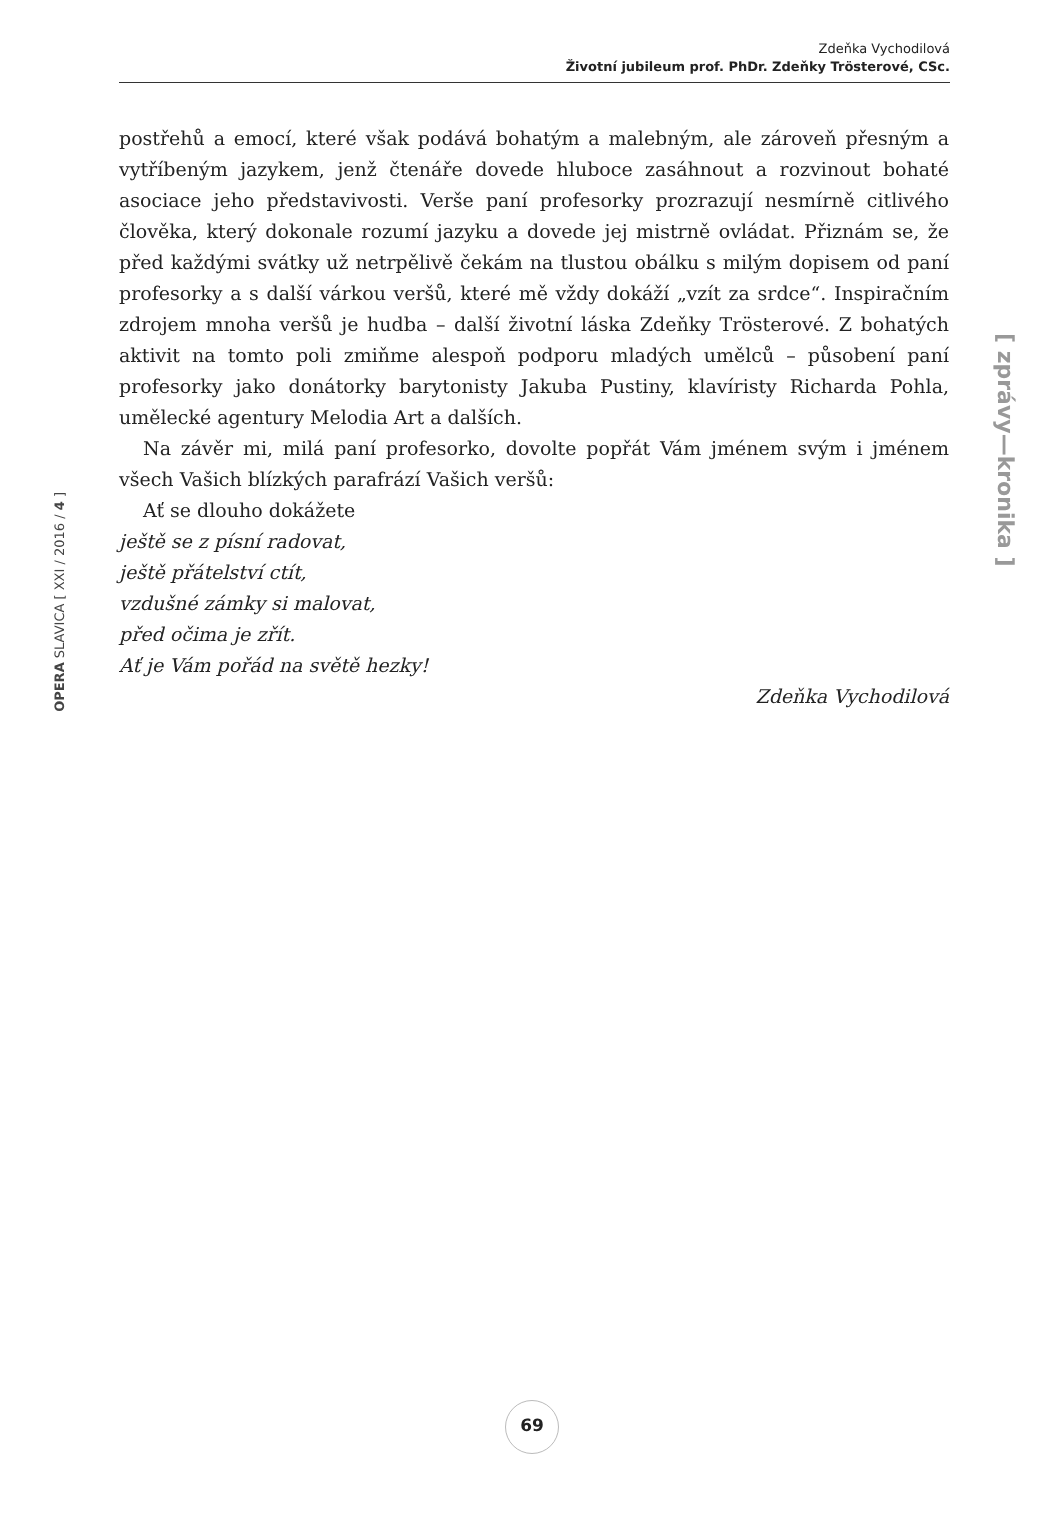Zdeňka Vychodilová
Životní jubileum prof. PhDr. Zdeňky Trösterové, CSc.
OPERA SLAVICA [ XXI / 2016 / 4 ]
postřehů a emocí, které však podává bohatým a malebným, ale zároveň přesným a vytříbeným jazykem, jenž čtenáře dovede hluboce zasáhnout a rozvinout bohaté asociace jeho představivosti. Verše paní profesorky prozrazují nesmírně citlivého člověka, který dokonale rozumí jazyku a dovede jej mistrně ovládat. Přiznám se, že před každými svátky už netrpělivě čekám na tlustou obálku s milým dopisem od paní profesorky a s další várkou veršů, které mě vždy dokáží „vzít za srdce“. Inspiračním zdrojem mnoha veršů je hudba – další životní láska Zdeňky Trösterové. Z bohatých aktivit na tomto poli zmiňme alespoň podporu mladých umělců – působení paní profesorky jako donátorky barytonisty Jakuba Pustiny, klavíristy Richarda Pohla, umělecké agentury Melodia Art a dalších.
Na závěr mi, milá paní profesorko, dovolte popřát Vám jménem svým i jménem všech Vašich blízkých parafrází Vašich veršů:
Ať se dlouho dokážete
ještě se z písní radovat,
ještě přátelství ctít,
vzdušné zámky si malovat,
před očima je zřít.
Ať je Vám pořád na světě hezky!
Zdeňka Vychodilová
[ zprávy—kronika ]
69